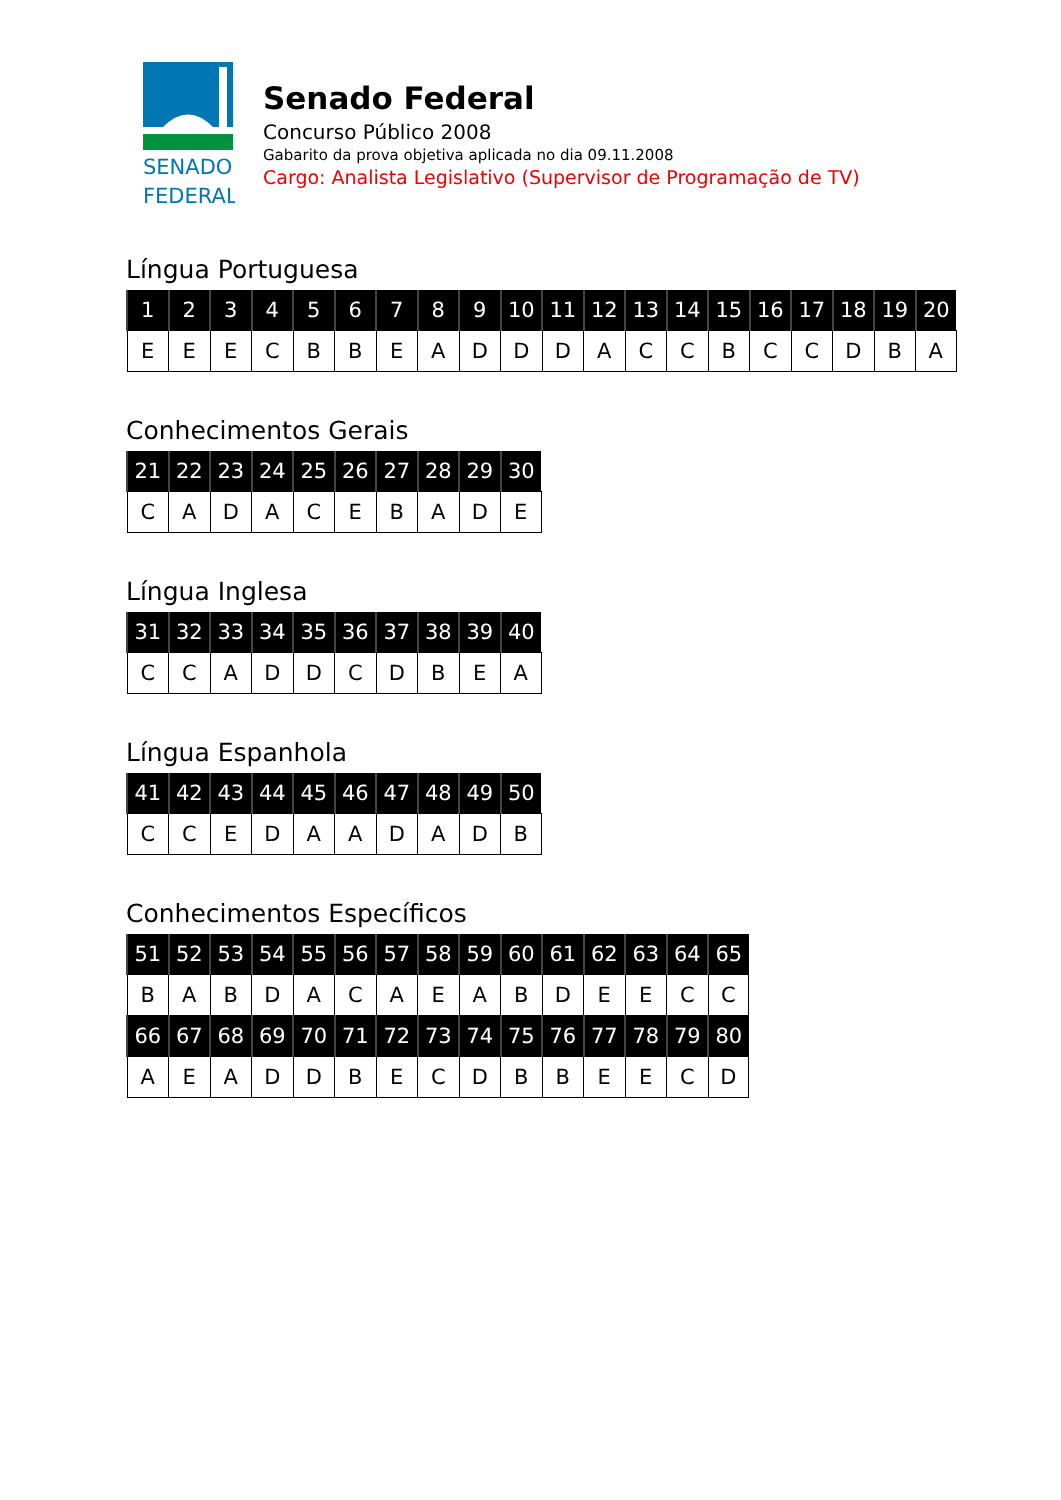SENADO
FEDERAL
Senado Federal
Concurso Público 2008
Gabarito da prova objetiva aplicada no dia 09.11.2008
Cargo: Analista Legislativo (Supervisor de Programação de TV)
Língua Portuguesa
| 1 | 2 | 3 | 4 | 5 | 6 | 7 | 8 | 9 | 10 | 11 | 12 | 13 | 14 | 15 | 16 | 17 | 18 | 19 | 20 |
| --- | --- | --- | --- | --- | --- | --- | --- | --- | --- | --- | --- | --- | --- | --- | --- | --- | --- | --- | --- |
| E | E | E | C | B | B | E | A | D | D | D | A | C | C | B | C | C | D | B | A |
Conhecimentos Gerais
| 21 | 22 | 23 | 24 | 25 | 26 | 27 | 28 | 29 | 30 |
| --- | --- | --- | --- | --- | --- | --- | --- | --- | --- |
| C | A | D | A | C | E | B | A | D | E |
Língua Inglesa
| 31 | 32 | 33 | 34 | 35 | 36 | 37 | 38 | 39 | 40 |
| --- | --- | --- | --- | --- | --- | --- | --- | --- | --- |
| C | C | A | D | D | C | D | B | E | A |
Língua Espanhola
| 41 | 42 | 43 | 44 | 45 | 46 | 47 | 48 | 49 | 50 |
| --- | --- | --- | --- | --- | --- | --- | --- | --- | --- |
| C | C | E | D | A | A | D | A | D | B |
Conhecimentos Específicos
| 51 | 52 | 53 | 54 | 55 | 56 | 57 | 58 | 59 | 60 | 61 | 62 | 63 | 64 | 65 |
| --- | --- | --- | --- | --- | --- | --- | --- | --- | --- | --- | --- | --- | --- | --- |
| B | A | B | D | A | C | A | E | A | B | D | E | E | C | C |
| 66 | 67 | 68 | 69 | 70 | 71 | 72 | 73 | 74 | 75 | 76 | 77 | 78 | 79 | 80 |
| A | E | A | D | D | B | E | C | D | B | B | E | E | C | D |